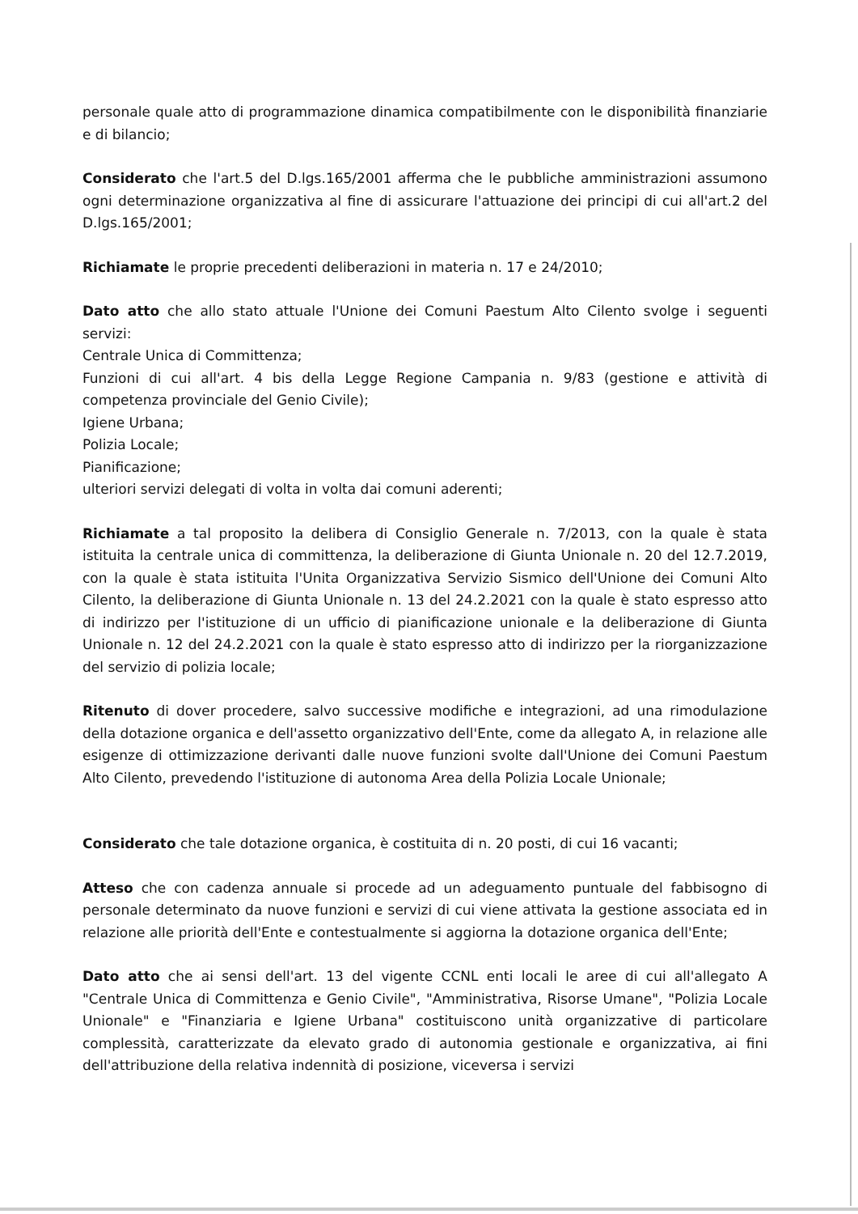personale quale atto di programmazione dinamica compatibilmente con le disponibilità finanziarie e di bilancio;
Considerato che l'art.5 del D.lgs.165/2001 afferma che le pubbliche amministrazioni assumono ogni determinazione organizzativa al fine di assicurare l'attuazione dei principi di cui all'art.2 del D.lgs.165/2001;
Richiamate le proprie precedenti deliberazioni in materia n. 17 e 24/2010;
Dato atto che allo stato attuale l'Unione dei Comuni Paestum Alto Cilento svolge i seguenti servizi:
Centrale Unica di Committenza;
Funzioni di cui all'art. 4 bis della Legge Regione Campania n. 9/83 (gestione e attività di competenza provinciale del Genio Civile);
Igiene Urbana;
Polizia Locale;
Pianificazione;
ulteriori servizi delegati di volta in volta dai comuni aderenti;
Richiamate a tal proposito la delibera di Consiglio Generale n. 7/2013, con la quale è stata istituita la centrale unica di committenza, la deliberazione di Giunta Unionale n. 20 del 12.7.2019, con la quale è stata istituita l'Unita Organizzativa Servizio Sismico dell'Unione dei Comuni Alto Cilento, la deliberazione di Giunta Unionale n. 13 del 24.2.2021 con la quale è stato espresso atto di indirizzo per l'istituzione di un ufficio di pianificazione unionale e la deliberazione di Giunta Unionale n. 12 del 24.2.2021 con la quale è stato espresso atto di indirizzo per la riorganizzazione del servizio di polizia locale;
Ritenuto di dover procedere, salvo successive modifiche e integrazioni, ad una rimodulazione della dotazione organica e dell'assetto organizzativo dell'Ente, come da allegato A, in relazione alle esigenze di ottimizzazione derivanti dalle nuove funzioni svolte dall'Unione dei Comuni Paestum Alto Cilento, prevedendo l'istituzione di autonoma Area della Polizia Locale Unionale;
Considerato che tale dotazione organica, è costituita di n. 20 posti, di cui 16 vacanti;
Atteso che con cadenza annuale si procede ad un adeguamento puntuale del fabbisogno di personale determinato da nuove funzioni e servizi di cui viene attivata la gestione associata ed in relazione alle priorità dell'Ente e contestualmente si aggiorna la dotazione organica dell'Ente;
Dato atto che ai sensi dell'art. 13 del vigente CCNL enti locali le aree di cui all'allegato A "Centrale Unica di Committenza e Genio Civile", "Amministrativa, Risorse Umane", "Polizia Locale Unionale" e "Finanziaria e Igiene Urbana" costituiscono unità organizzative di particolare complessità, caratterizzate da elevato grado di autonomia gestionale e organizzativa, ai fini dell'attribuzione della relativa indennità di posizione, viceversa i servizi